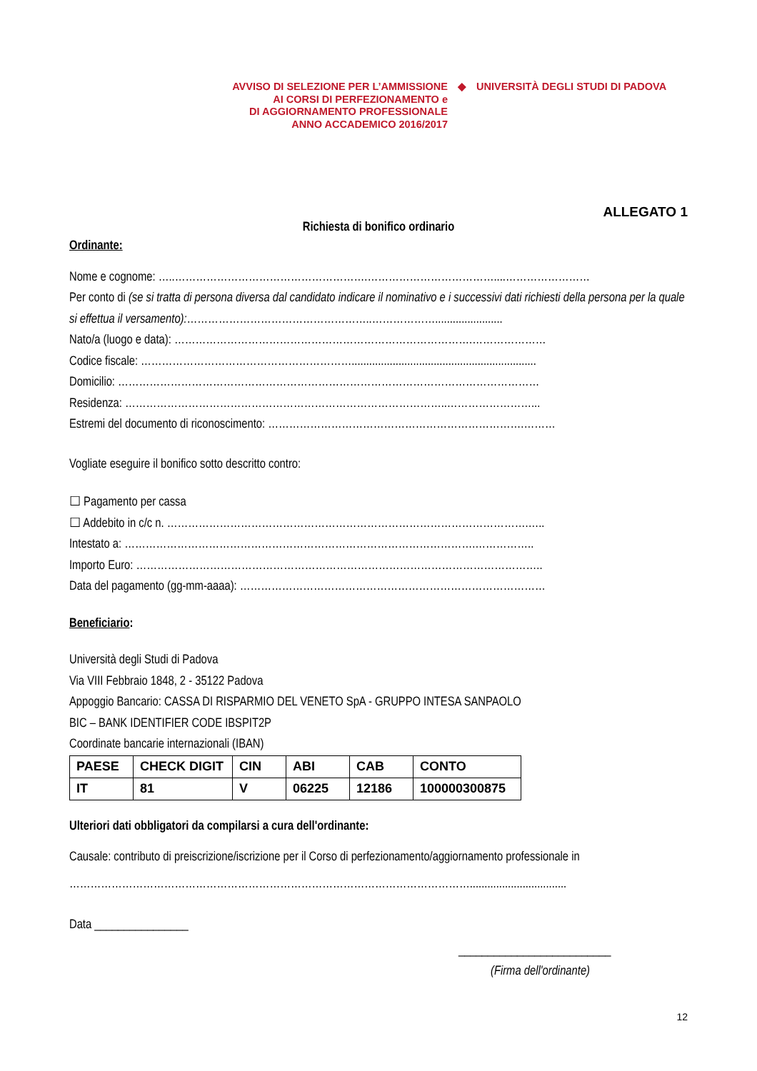AVVISO DI SELEZIONE PER L’AMMISSIONE
AI CORSI DI PERFEZIONAMENTO e
DI AGGIORNAMENTO PROFESSIONALE
ANNO ACCADEMICO 2016/2017
◆ UNIVERSITÀ DEGLI STUDI DI PADOVA
ALLEGATO 1
Richiesta di bonifico ordinario
Ordinante:
Nome e cognome: …..……………………………………………….………………………………....……………………
Per conto di (se si tratta di persona diversa dal candidato indicare il nominativo e i successivi dati richiesti della persona per la quale si effettua il versamento):……………………………………………..……………….......................
Nato/a (luogo e data): ………………………………………………………………………….…………………
Codice fiscale: ……………………………………………………...............................................................
Domicilio: …………………………………………………………………………………………………………
Residenza: ………………………………………………………………………………..……………………...
Estremi del documento di riconoscimento: ……………………………………………………………….………
Vogliate eseguire il bonifico sotto descritto contro:
☐ Pagamento per cassa
☐ Addebito in c/c n. ………………………………………………………………………………………….…..
Intestato a: ……………………………………………………………………………………….……………..
Importo Euro: ……………………………………………………………………………………………………..
Data del pagamento (gg-mm-aaaa): ……………………………………………………………………………
Beneficiario:
Università degli Studi di Padova
Via VIII Febbraio 1848, 2 - 35122 Padova
Appoggio Bancario: CASSA DI RISPARMIO DEL VENETO SpA - GRUPPO INTESA SANPAOLO
BIC – BANK IDENTIFIER CODE IBSPIT2P
Coordinate bancarie internazionali (IBAN)
| PAESE | CHECK DIGIT | CIN | ABI | CAB | CONTO |
| IT | 81 | V | 06225 | 12186 | 100000300875 |
Ulteriori dati obbligatori da compilarsi a cura dell'ordinante:
Causale: contributo di preiscrizione/iscrizione per il Corso di perfezionamento/aggiornamento professionale in
…………………………………………………………………………………………………….................................
Data ________________
__________________________
(Firma dell'ordinante)
12